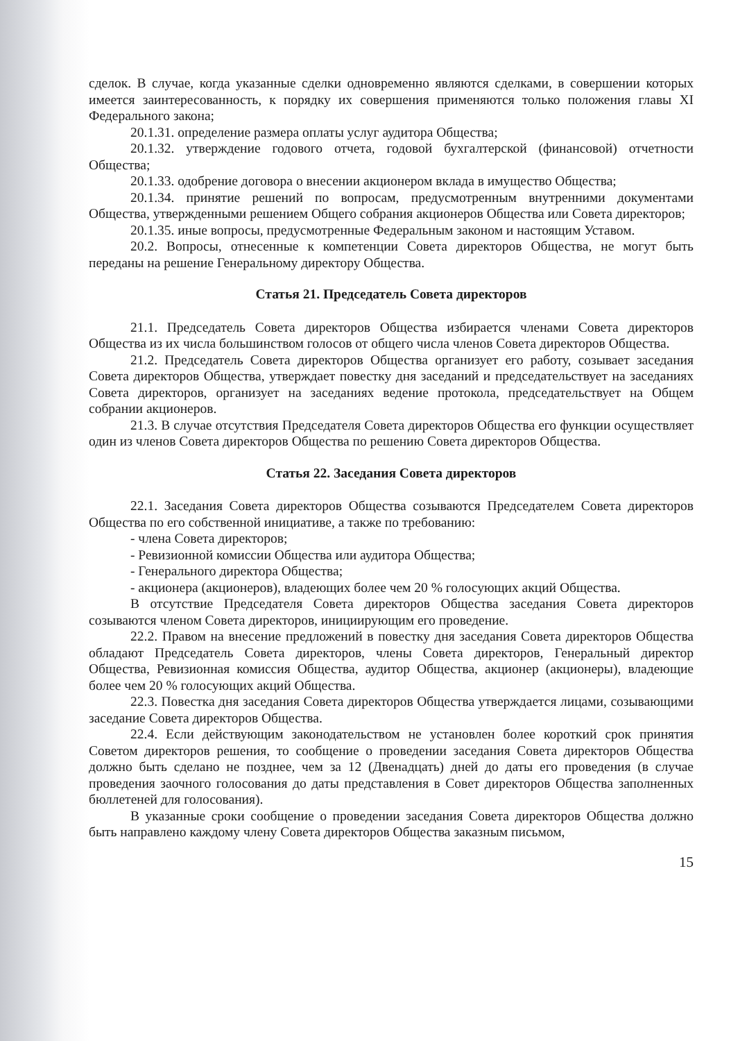сделок. В случае, когда указанные сделки одновременно являются сделками, в совершении которых имеется заинтересованность, к порядку их совершения применяются только положения главы XI Федерального закона;
20.1.31. определение размера оплаты услуг аудитора Общества;
20.1.32. утверждение годового отчета, годовой бухгалтерской (финансовой) отчетности Общества;
20.1.33. одобрение договора о внесении акционером вклада в имущество Общества;
20.1.34. принятие решений по вопросам, предусмотренным внутренними документами Общества, утвержденными решением Общего собрания акционеров Общества или Совета директоров;
20.1.35. иные вопросы, предусмотренные Федеральным законом и настоящим Уставом.
20.2. Вопросы, отнесенные к компетенции Совета директоров Общества, не могут быть переданы на решение Генеральному директору Общества.
Статья 21. Председатель Совета директоров
21.1. Председатель Совета директоров Общества избирается членами Совета директоров Общества из их числа большинством голосов от общего числа членов Совета директоров Общества.
21.2. Председатель Совета директоров Общества организует его работу, созывает заседания Совета директоров Общества, утверждает повестку дня заседаний и председательствует на заседаниях Совета директоров, организует на заседаниях ведение протокола, председательствует на Общем собрании акционеров.
21.3. В случае отсутствия Председателя Совета директоров Общества его функции осуществляет один из членов Совета директоров Общества по решению Совета директоров Общества.
Статья 22. Заседания Совета директоров
22.1. Заседания Совета директоров Общества созываются Председателем Совета директоров Общества по его собственной инициативе, а также по требованию:
- члена Совета директоров;
- Ревизионной комиссии Общества или аудитора Общества;
- Генерального директора Общества;
- акционера (акционеров), владеющих более чем 20 % голосующих акций Общества.
В отсутствие Председателя Совета директоров Общества заседания Совета директоров созываются членом Совета директоров, инициирующим его проведение.
22.2. Правом на внесение предложений в повестку дня заседания Совета директоров Общества обладают Председатель Совета директоров, члены Совета директоров, Генеральный директор Общества, Ревизионная комиссия Общества, аудитор Общества, акционер (акционеры), владеющие более чем 20 % голосующих акций Общества.
22.3. Повестка дня заседания Совета директоров Общества утверждается лицами, созывающими заседание Совета директоров Общества.
22.4. Если действующим законодательством не установлен более короткий срок принятия Советом директоров решения, то сообщение о проведении заседания Совета директоров Общества должно быть сделано не позднее, чем за 12 (Двенадцать) дней до даты его проведения (в случае проведения заочного голосования до даты представления в Совет директоров Общества заполненных бюллетеней для голосования).
В указанные сроки сообщение о проведении заседания Совета директоров Общества должно быть направлено каждому члену Совета директоров Общества заказным письмом,
15